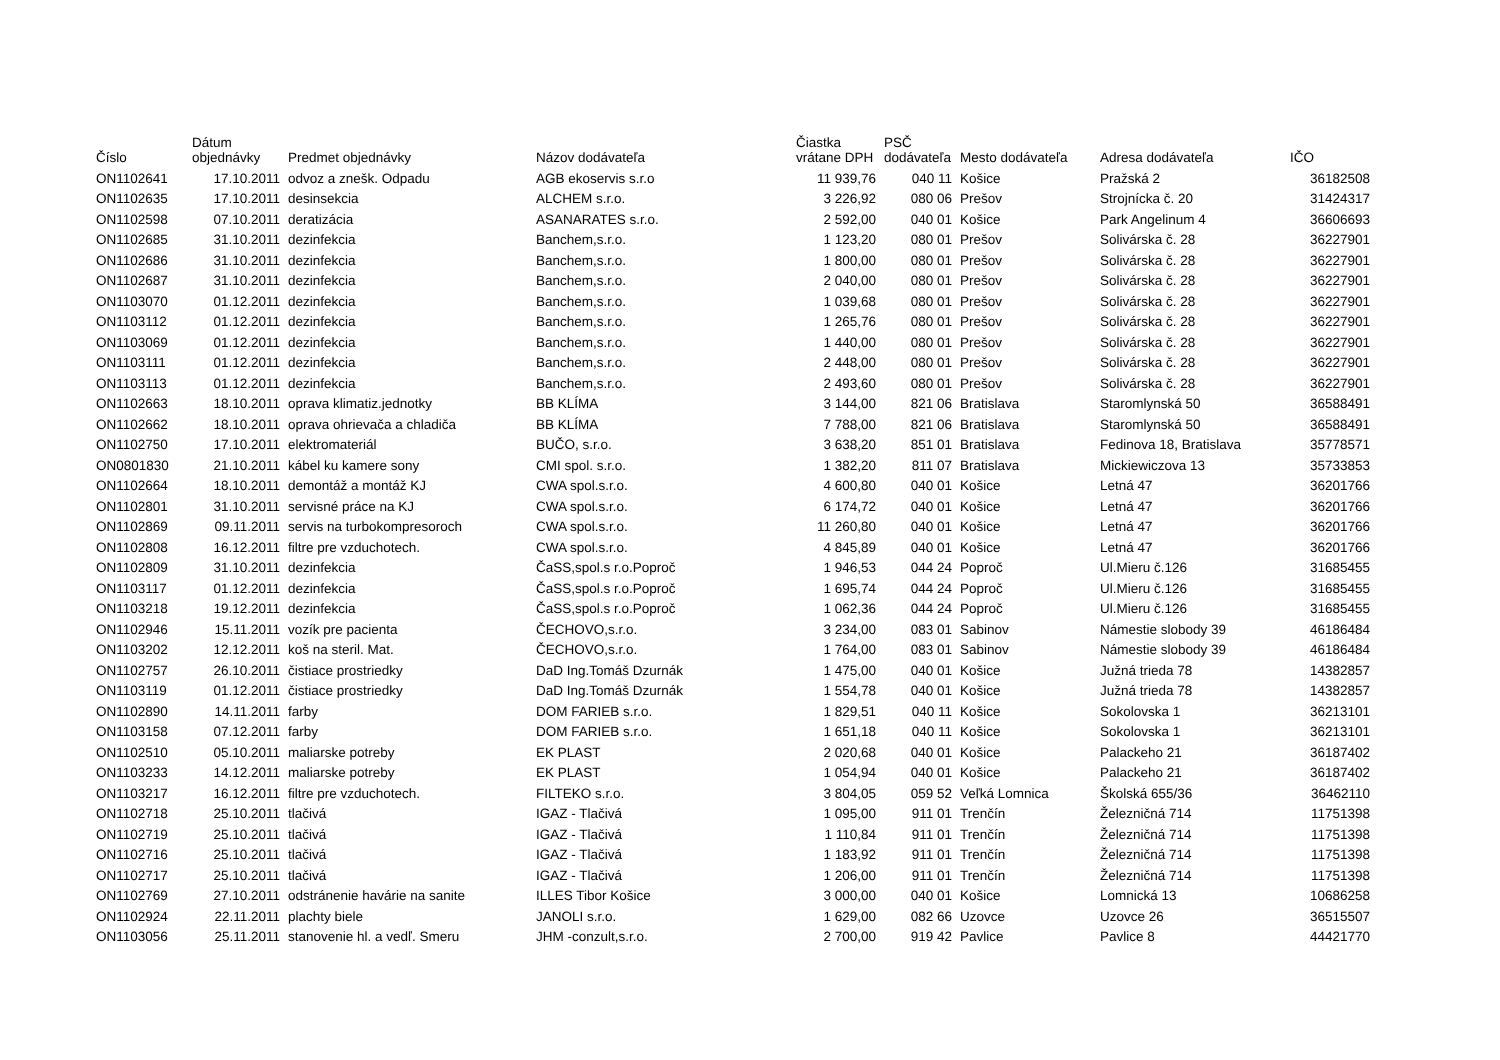| Číslo | Dátum objednávky | Predmet objednávky | Názov dodávateľa | Čiastka vrátane DPH | PSČ dodávateľa | Mesto dodávateľa | Adresa dodávateľa | IČO |
| --- | --- | --- | --- | --- | --- | --- | --- | --- |
| ON1102641 | 17.10.2011 | odvoz a znešk. Odpadu | AGB ekoservis s.r.o | 11 939,76 | 040 11 | Košice | Pražská 2 | 36182508 |
| ON1102635 | 17.10.2011 | desinsekcia | ALCHEM s.r.o. | 3 226,92 | 080 06 | Prešov | Strojnícka č. 20 | 31424317 |
| ON1102598 | 07.10.2011 | deratizácia | ASANARATES s.r.o. | 2 592,00 | 040 01 | Košice | Park Angelinum 4 | 36606693 |
| ON1102685 | 31.10.2011 | dezinfekcia | Banchem,s.r.o. | 1 123,20 | 080 01 | Prešov | Solivárska č. 28 | 36227901 |
| ON1102686 | 31.10.2011 | dezinfekcia | Banchem,s.r.o. | 1 800,00 | 080 01 | Prešov | Solivárska č. 28 | 36227901 |
| ON1102687 | 31.10.2011 | dezinfekcia | Banchem,s.r.o. | 2 040,00 | 080 01 | Prešov | Solivárska č. 28 | 36227901 |
| ON1103070 | 01.12.2011 | dezinfekcia | Banchem,s.r.o. | 1 039,68 | 080 01 | Prešov | Solivárska č. 28 | 36227901 |
| ON1103112 | 01.12.2011 | dezinfekcia | Banchem,s.r.o. | 1 265,76 | 080 01 | Prešov | Solivárska č. 28 | 36227901 |
| ON1103069 | 01.12.2011 | dezinfekcia | Banchem,s.r.o. | 1 440,00 | 080 01 | Prešov | Solivárska č. 28 | 36227901 |
| ON1103111 | 01.12.2011 | dezinfekcia | Banchem,s.r.o. | 2 448,00 | 080 01 | Prešov | Solivárska č. 28 | 36227901 |
| ON1103113 | 01.12.2011 | dezinfekcia | Banchem,s.r.o. | 2 493,60 | 080 01 | Prešov | Solivárska č. 28 | 36227901 |
| ON1102663 | 18.10.2011 | oprava klimatiz.jednotky | BB KLÍMA | 3 144,00 | 821 06 | Bratislava | Staromlynská 50 | 36588491 |
| ON1102662 | 18.10.2011 | oprava ohrievača a chladiča | BB KLÍMA | 7 788,00 | 821 06 | Bratislava | Staromlynská 50 | 36588491 |
| ON1102750 | 17.10.2011 | elektromateriál | BUČO, s.r.o. | 3 638,20 | 851 01 | Bratislava | Fedinova 18, Bratislava | 35778571 |
| ON0801830 | 21.10.2011 | kábel ku kamere sony | CMI spol. s.r.o. | 1 382,20 | 811 07 | Bratislava | Mickiewiczova 13 | 35733853 |
| ON1102664 | 18.10.2011 | demontáž a montáž KJ | CWA spol.s.r.o. | 4 600,80 | 040 01 | Košice | Letná 47 | 36201766 |
| ON1102801 | 31.10.2011 | servisné práce na KJ | CWA spol.s.r.o. | 6 174,72 | 040 01 | Košice | Letná 47 | 36201766 |
| ON1102869 | 09.11.2011 | servis na turbokompresoroch | CWA spol.s.r.o. | 11 260,80 | 040 01 | Košice | Letná 47 | 36201766 |
| ON1102808 | 16.12.2011 | filtre pre vzduchotech. | CWA spol.s.r.o. | 4 845,89 | 040 01 | Košice | Letná 47 | 36201766 |
| ON1102809 | 31.10.2011 | dezinfekcia | ČaSS,spol.s r.o.Poproč | 1 946,53 | 044 24 | Poproč | Ul.Mieru č.126 | 31685455 |
| ON1103117 | 01.12.2011 | dezinfekcia | ČaSS,spol.s r.o.Poproč | 1 695,74 | 044 24 | Poproč | Ul.Mieru č.126 | 31685455 |
| ON1103218 | 19.12.2011 | dezinfekcia | ČaSS,spol.s r.o.Poproč | 1 062,36 | 044 24 | Poproč | Ul.Mieru č.126 | 31685455 |
| ON1102946 | 15.11.2011 | vozík pre pacienta | ČECHOVO,s.r.o. | 3 234,00 | 083 01 | Sabinov | Námestie slobody 39 | 46186484 |
| ON1103202 | 12.12.2011 | koš na steril. Mat. | ČECHOVO,s.r.o. | 1 764,00 | 083 01 | Sabinov | Námestie slobody 39 | 46186484 |
| ON1102757 | 26.10.2011 | čistiace prostriedky | DaD Ing.Tomáš Dzurnák | 1 475,00 | 040 01 | Košice | Južná trieda 78 | 14382857 |
| ON1103119 | 01.12.2011 | čistiace prostriedky | DaD Ing.Tomáš Dzurnák | 1 554,78 | 040 01 | Košice | Južná trieda 78 | 14382857 |
| ON1102890 | 14.11.2011 | farby | DOM FARIEB s.r.o. | 1 829,51 | 040 11 | Košice | Sokolovska 1 | 36213101 |
| ON1103158 | 07.12.2011 | farby | DOM FARIEB s.r.o. | 1 651,18 | 040 11 | Košice | Sokolovska 1 | 36213101 |
| ON1102510 | 05.10.2011 | maliarske potreby | EK PLAST | 2 020,68 | 040 01 | Košice | Palackeho 21 | 36187402 |
| ON1103233 | 14.12.2011 | maliarske potreby | EK PLAST | 1 054,94 | 040 01 | Košice | Palackeho 21 | 36187402 |
| ON1103217 | 16.12.2011 | filtre pre vzduchotech. | FILTEKO s.r.o. | 3 804,05 | 059 52 | Veľká Lomnica | Školská 655/36 | 36462110 |
| ON1102718 | 25.10.2011 | tlačivá | IGAZ - Tlačivá | 1 095,00 | 911 01 | Trenčín | Železničná 714 | 11751398 |
| ON1102719 | 25.10.2011 | tlačivá | IGAZ - Tlačivá | 1 110,84 | 911 01 | Trenčín | Železničná 714 | 11751398 |
| ON1102716 | 25.10.2011 | tlačivá | IGAZ - Tlačivá | 1 183,92 | 911 01 | Trenčín | Železničná 714 | 11751398 |
| ON1102717 | 25.10.2011 | tlačivá | IGAZ - Tlačivá | 1 206,00 | 911 01 | Trenčín | Železničná 714 | 11751398 |
| ON1102769 | 27.10.2011 | odstránenie havárie na sanite | ILLES Tibor Košice | 3 000,00 | 040 01 | Košice | Lomnická 13 | 10686258 |
| ON1102924 | 22.11.2011 | plachty biele | JANOLI s.r.o. | 1 629,00 | 082 66 | Uzovce | Uzovce 26 | 36515507 |
| ON1103056 | 25.11.2011 | stanovenie hl. a vedľ. Smeru | JHM -conzult,s.r.o. | 2 700,00 | 919 42 | Pavlice | Pavlice 8 | 44421770 |